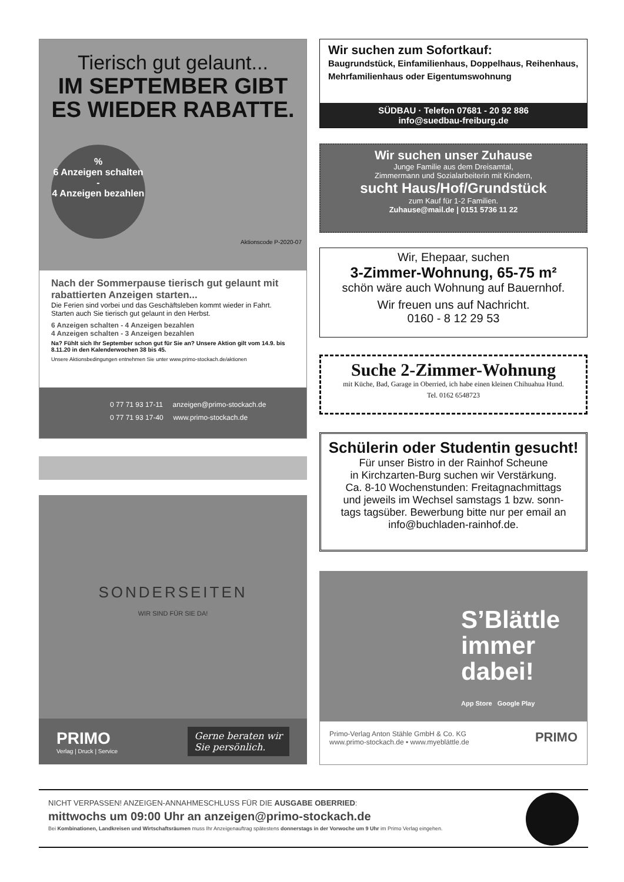Tierisch gut gelaunt...
IM SEPTEMBER GIBT
ES WIEDER RABATTE.
%
6 Anzeigen schalten -
4 Anzeigen bezahlen
Aktionscode P-2020-07
Nach der Sommerpause tierisch gut gelaunt mit rabattierten Anzeigen starten...
Die Ferien sind vorbei und das Geschäftsleben kommt wieder in Fahrt. Starten auch Sie tierisch gut gelaunt in den Herbst.
6 Anzeigen schalten - 4 Anzeigen bezahlen
4 Anzeigen schalten - 3 Anzeigen bezahlen
Na? Fühlt sich Ihr September schon gut für Sie an? Unsere Aktion gilt vom 14.9. bis 8.11.20 in den Kalenderwochen 38 bis 45.
Unsere Aktionsbedingungen entnehmen Sie unter www.primo-stockach.de/aktionen
0 77 71 93 17-11 anzeigen@primo-stockach.de
0 77 71 93 17-40 www.primo-stockach.de
SONDERSEITEN
WIR SIND FÜR SIE DA!
PRIMO
Verlag | Druck | Service
Gerne beraten wir
Sie persönlich.
Wir suchen zum Sofortkauf:
Baugrundstück, Einfamilienhaus, Doppelhaus, Reihenhaus, Mehrfamilienhaus oder Eigentumswohnung
SÜDBAU · Telefon 07681 - 20 92 886
info@suedbau-freiburg.de
Wir suchen unser Zuhause
Junge Familie aus dem Dreisamtal,
Zimmermann und Sozialarbeiterin mit Kindern,
sucht Haus/Hof/Grundstück
zum Kauf für 1-2 Familien.
Zuhause@mail.de | 0151 5736 11 22
Wir, Ehepaar, suchen
3-Zimmer-Wohnung, 65-75 m²
schön wäre auch Wohnung auf Bauernhof.
Wir freuen uns auf Nachricht.
0160 - 8 12 29 53
Suche 2-Zimmer-Wohnung
mit Küche, Bad, Garage in Oberried, ich habe einen kleinen Chihuahua Hund.
Tel. 0162 6548723
Schülerin oder Studentin gesucht!
Für unser Bistro in der Rainhof Scheune
in Kirchzarten-Burg suchen wir Verstärkung.
Ca. 8-10 Wochenstunden: Freitagnachmittags
und jeweils im Wechsel samstags 1 bzw. sonn-
tags tagsüber. Bewerbung bitte nur per email an
info@buchladen-rainhof.de.
S’Blättle
immer
dabei!
App Store Google Play
Primo-Verlag Anton Stähle GmbH & Co. KG
www.primo-stockach.de • www.myeblättle.de
PRIMO
NICHT VERPASSEN! ANZEIGEN-ANNAHMESCHLUSS FÜR DIE AUSGABE OBERRIED:
mittwochs um 09:00 Uhr an anzeigen@primo-stockach.de
Bei Kombinationen, Landkreisen und Wirtschaftsräumen muss Ihr Anzeigenauftrag spätestens donnerstags in der Vorwoche um 9 Uhr im Primo Verlag eingehen.